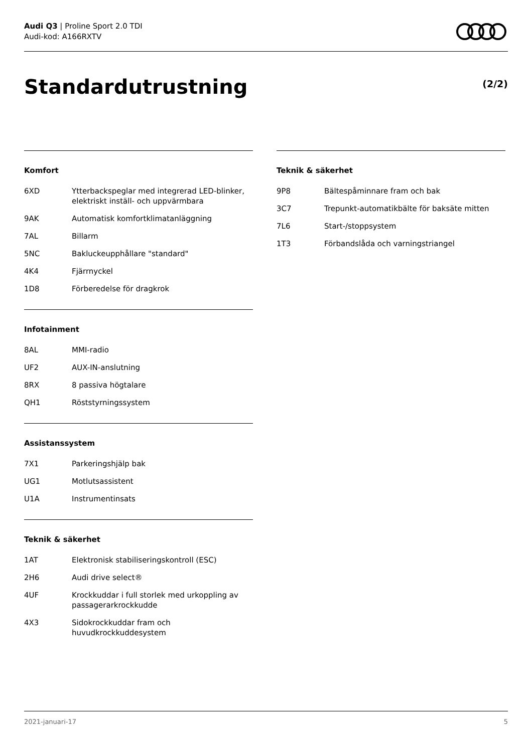Audi Q3 | Proline Sport 2.0 TDI
Audi-kod: A166RXTV
Standardutrustning (2/2)
Komfort
| 6XD | Ytterbackspeglar med integrerad LED-blinker, elektriskt inställ- och uppvärmbara |
| 9AK | Automatisk komfortklimatanläggning |
| 7AL | Billarm |
| 5NC | Bakluckeupphållare "standard" |
| 4K4 | Fjärrnyckel |
| 1D8 | Förberedelse för dragkrok |
Infotainment
| 8AL | MMI-radio |
| UF2 | AUX-IN-anslutning |
| 8RX | 8 passiva högtalare |
| QH1 | Röststyrningssystem |
Assistanssystem
| 7X1 | Parkeringshjälp bak |
| UG1 | Motlutsassistent |
| U1A | Instrumentinsats |
Teknik & säkerhet
| 1AT | Elektronisk stabiliseringskontroll (ESC) |
| 2H6 | Audi drive select® |
| 4UF | Krockkuddar i full storlek med urkoppling av passagerarkrockkudde |
| 4X3 | Sidokrockkuddar fram och huvudkrockkuddesystem |
Teknik & säkerhet
| 9P8 | Bältespåminnare fram och bak |
| 3C7 | Trepunkt-automatikbälte för baksäte mitten |
| 7L6 | Start-/stoppsystem |
| 1T3 | Förbandslåda och varningstriangel |
2021-januari-17 5